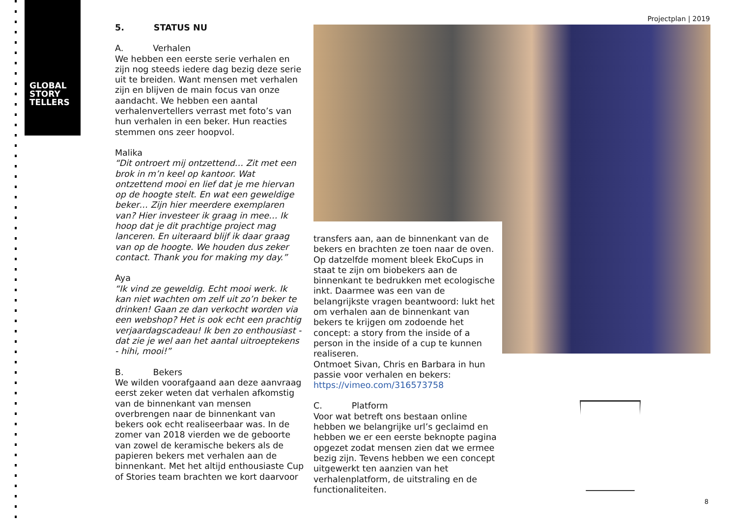GLOBAL
STORY
TELLERS
Projectplan | 2019
5. STATUS NU
A. Verhalen
We hebben een eerste serie verhalen en zijn nog steeds iedere dag bezig deze serie uit te breiden. Want mensen met verhalen zijn en blijven de main focus van onze aandacht. We hebben een aantal verhalenvertellers verrast met foto’s van hun verhalen in een beker. Hun reacties stemmen ons zeer hoopvol.
Malika
“Dit ontroert mij ontzettend… Zit met een brok in m’n keel op kantoor. Wat ontzettend mooi en lief dat je me hiervan op de hoogte stelt. En wat een geweldige beker… Zijn hier meerdere exemplaren van? Hier investeer ik graag in mee… Ik hoop dat je dit prachtige project mag lanceren. En uiteraard blijf ik daar graag van op de hoogte. We houden dus zeker contact. Thank you for making my day.”
Aya
“Ik vind ze geweldig. Echt mooi werk. Ik kan niet wachten om zelf uit zo’n beker te drinken! Gaan ze dan verkocht worden via een webshop? Het is ook echt een prachtig verjaardagscadeau! Ik ben zo enthousiast - dat zie je wel aan het aantal uitroeptekens - hihi, mooi!”
B. Bekers
We wilden voorafgaand aan deze aanvraag eerst zeker weten dat verhalen afkomstig van de binnenkant van mensen overbrengen naar de binnenkant van bekers ook echt realiseerbaar was. In de zomer van 2018 vierden we de geboorte van zowel de keramische bekers als de papieren bekers met verhalen aan de binnenkant. Met het altijd enthousiaste Cup of Stories team brachten we kort daarvoor
transfers aan, aan de binnenkant van de bekers en brachten ze toen naar de oven. Op datzelfde moment bleek EkoCups in staat te zijn om biobekers aan de binnenkant te bedrukken met ecologische inkt. Daarmee was een van de belangrijkste vragen beantwoord: lukt het om verhalen aan de binnenkant van bekers te krijgen om zodoende het concept: a story from the inside of a person in the inside of a cup te kunnen realiseren.
Ontmoet Sivan, Chris en Barbara in hun passie voor verhalen en bekers:
https://vimeo.com/316573758
C. Platform
Voor wat betreft ons bestaan online hebben we belangrijke url’s geclaimd en hebben we er een eerste beknopte pagina opgezet zodat mensen zien dat we ermee bezig zijn. Tevens hebben we een concept uitgewerkt ten aanzien van het verhalenplatform, de uitstraling en de functionaliteiten.
8